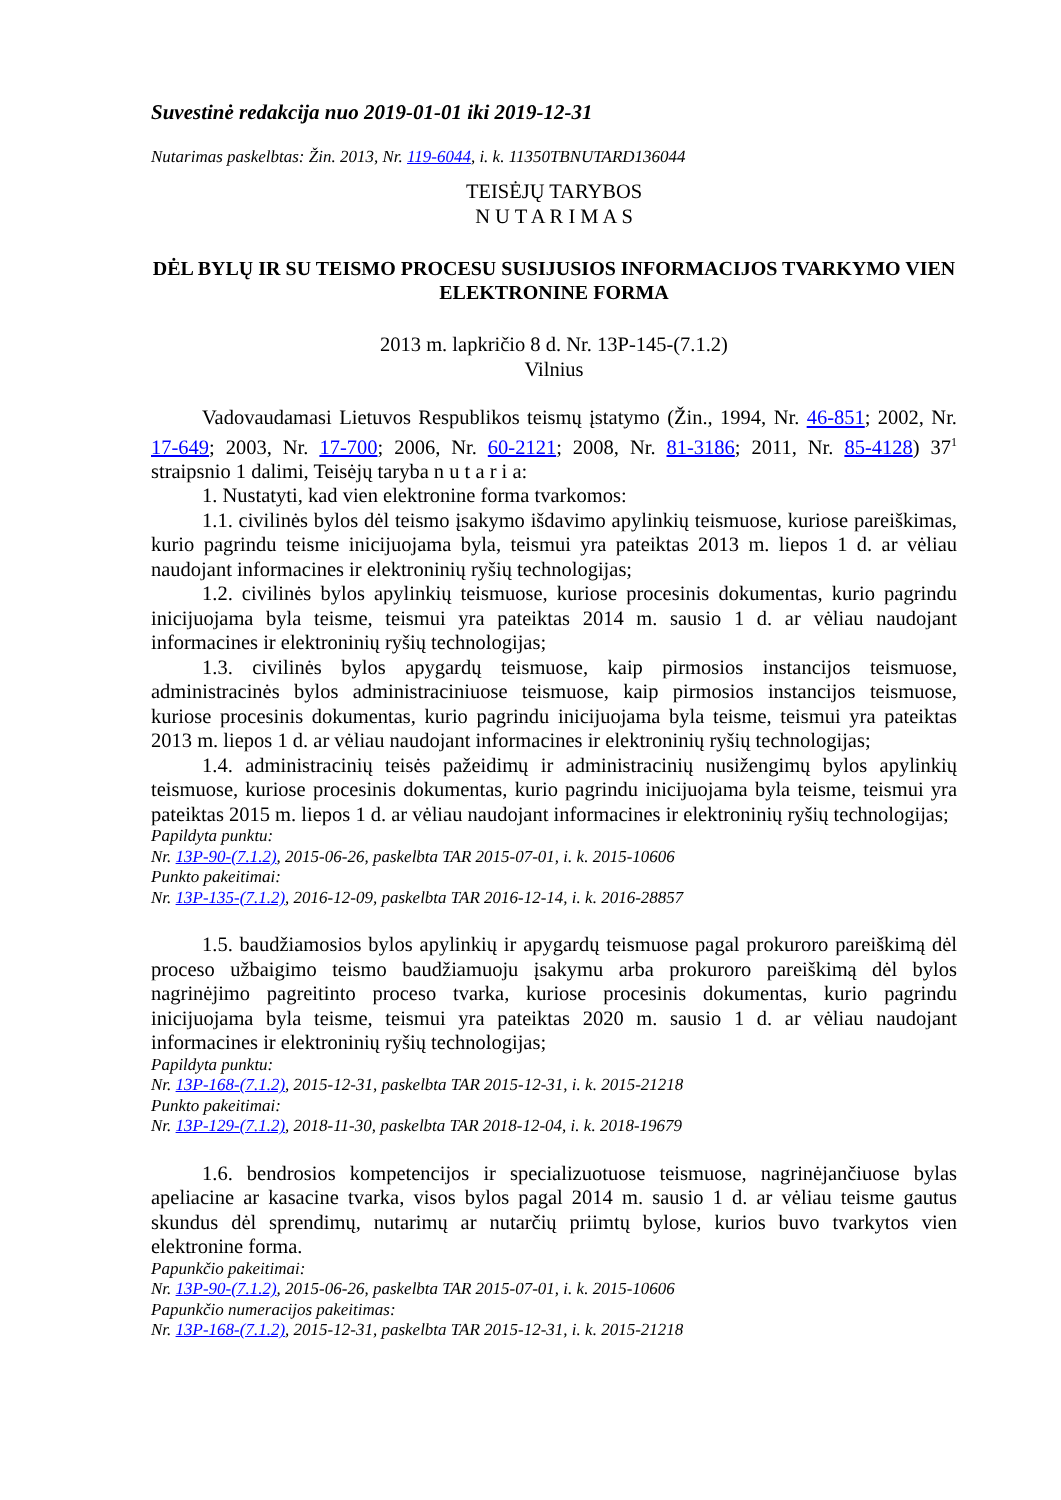Suvestinė redakcija nuo 2019-01-01 iki 2019-12-31
Nutarimas paskelbtas: Žin. 2013, Nr. 119-6044, i. k. 11350TBNUTARD136044
TEISĖJŲ TARYBOS
N U T A R I M A S
DĖL BYLŲ IR SU TEISMO PROCESU SUSIJUSIOS INFORMACIJOS TVARKYMO VIEN ELEKTRONINE FORMA
2013 m. lapkričio 8 d. Nr. 13P-145-(7.1.2)
Vilnius
Vadovaudamasi Lietuvos Respublikos teismų įstatymo (Žin., 1994, Nr. 46-851; 2002, Nr. 17-649; 2003, Nr. 17-700; 2006, Nr. 60-2121; 2008, Nr. 81-3186; 2011, Nr. 85-4128) 37<sup>1</sup> straipsnio 1 dalimi, Teisėjų taryba n u t a r i a:
1. Nustatyti, kad vien elektronine forma tvarkomos:
1.1. civilinės bylos dėl teismo įsakymo išdavimo apylinkių teismuose, kuriose pareiškimas, kurio pagrindu teisme inicijuojama byla, teismui yra pateiktas 2013 m. liepos 1 d. ar vėliau naudojant informacines ir elektroninių ryšių technologijas;
1.2. civilinės bylos apylinkių teismuose, kuriose procesinis dokumentas, kurio pagrindu inicijuojama byla teisme, teismui yra pateiktas 2014 m. sausio 1 d. ar vėliau naudojant informacines ir elektroninių ryšių technologijas;
1.3. civilinės bylos apygardų teismuose, kaip pirmosios instancijos teismuose, administracinės bylos administraciniuose teismuose, kaip pirmosios instancijos teismuose, kuriose procesinis dokumentas, kurio pagrindu inicijuojama byla teisme, teismui yra pateiktas 2013 m. liepos 1 d. ar vėliau naudojant informacines ir elektroninių ryšių technologijas;
1.4. administracinių teisės pažeidimų ir administracinių nusižengimų bylos apylinkių teismuose, kuriose procesinis dokumentas, kurio pagrindu inicijuojama byla teisme, teismui yra pateiktas 2015 m. liepos 1 d. ar vėliau naudojant informacines ir elektroninių ryšių technologijas;
Papildyta punktu:
Nr. 13P-90-(7.1.2), 2015-06-26, paskelbta TAR 2015-07-01, i. k. 2015-10606
Punkto pakeitimai:
Nr. 13P-135-(7.1.2), 2016-12-09, paskelbta TAR 2016-12-14, i. k. 2016-28857
1.5. baudžiamosios bylos apylinkių ir apygardų teismuose pagal prokuroro pareiškimą dėl proceso užbaigimo teismo baudžiamuoju įsakymu arba prokuroro pareiškimą dėl bylos nagrinėjimo pagreitinto proceso tvarka, kuriose procesinis dokumentas, kurio pagrindu inicijuojama byla teisme, teismui yra pateiktas 2020 m. sausio 1 d. ar vėliau naudojant informacines ir elektroninių ryšių technologijas;
Papildyta punktu:
Nr. 13P-168-(7.1.2), 2015-12-31, paskelbta TAR 2015-12-31, i. k. 2015-21218
Punkto pakeitimai:
Nr. 13P-129-(7.1.2), 2018-11-30, paskelbta TAR 2018-12-04, i. k. 2018-19679
1.6. bendrosios kompetencijos ir specializuotuose teismuose, nagrinėjančiuose bylas apeliacine ar kasacine tvarka, visos bylos pagal 2014 m. sausio 1 d. ar vėliau teisme gautus skundus dėl sprendimų, nutarimų ar nutarčių priimtų bylose, kurios buvo tvarkytos vien elektronine forma.
Papunkčio pakeitimai:
Nr. 13P-90-(7.1.2), 2015-06-26, paskelbta TAR 2015-07-01, i. k. 2015-10606
Papunkčio numeracijos pakeitimas:
Nr. 13P-168-(7.1.2), 2015-12-31, paskelbta TAR 2015-12-31, i. k. 2015-21218